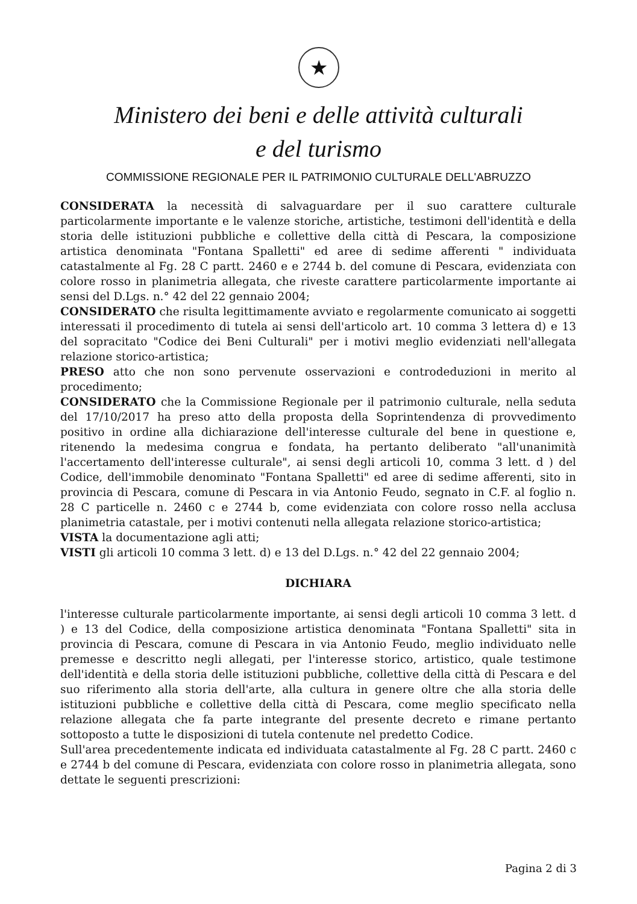★
Ministero dei beni e delle attività culturali
e del turismo
COMMISSIONE REGIONALE PER IL PATRIMONIO CULTURALE DELL'ABRUZZO
CONSIDERATA la necessità di salvaguardare per il suo carattere culturale particolarmente importante e le valenze storiche, artistiche, testimoni dell'identità e della storia delle istituzioni pubbliche e collettive della città di Pescara, la composizione artistica denominata "Fontana Spalletti" ed aree di sedime afferenti " individuata catastalmente al Fg. 28 C partt. 2460 e e 2744 b. del comune di Pescara, evidenziata con colore rosso in planimetria allegata, che riveste carattere particolarmente importante ai sensi del D.Lgs. n.° 42 del 22 gennaio 2004;
CONSIDERATO che risulta legittimamente avviato e regolarmente comunicato ai soggetti interessati il procedimento di tutela ai sensi dell'articolo art. 10 comma 3 lettera d) e 13 del sopracitato "Codice dei Beni Culturali" per i motivi meglio evidenziati nell'allegata relazione storico-artistica;
PRESO atto che non sono pervenute osservazioni e controdeduzioni in merito al procedimento;
CONSIDERATO che la Commissione Regionale per il patrimonio culturale, nella seduta del 17/10/2017 ha preso atto della proposta della Soprintendenza di provvedimento positivo in ordine alla dichiarazione dell'interesse culturale del bene in questione e, ritenendo la medesima congrua e fondata, ha pertanto deliberato "all'unanimità l'accertamento dell'interesse culturale", ai sensi degli articoli 10, comma 3 lett. d ) del Codice, dell'immobile denominato "Fontana Spalletti" ed aree di sedime afferenti, sito in provincia di Pescara, comune di Pescara in via Antonio Feudo, segnato in C.F. al foglio n. 28 C particelle n. 2460 c e 2744 b, come evidenziata con colore rosso nella acclusa planimetria catastale, per i motivi contenuti nella allegata relazione storico-artistica;
VISTA la documentazione agli atti;
VISTI gli articoli 10 comma 3 lett. d) e 13 del D.Lgs. n.° 42 del 22 gennaio 2004;
DICHIARA
l'interesse culturale particolarmente importante, ai sensi degli articoli 10 comma 3 lett. d ) e 13 del Codice, della composizione artistica denominata "Fontana Spalletti" sita in provincia di Pescara, comune di Pescara in via Antonio Feudo, meglio individuato nelle premesse e descritto negli allegati, per l'interesse storico, artistico, quale testimone dell'identità e della storia delle istituzioni pubbliche, collettive della città di Pescara e del suo riferimento alla storia dell'arte, alla cultura in genere oltre che alla storia delle istituzioni pubbliche e collettive della città di Pescara, come meglio specificato nella relazione allegata che fa parte integrante del presente decreto e rimane pertanto sottoposto a tutte le disposizioni di tutela contenute nel predetto Codice.
Sull'area precedentemente indicata ed individuata catastalmente al Fg. 28 C partt. 2460 c e 2744 b del comune di Pescara, evidenziata con colore rosso in planimetria allegata, sono dettate le seguenti prescrizioni:
Pagina 2 di 3